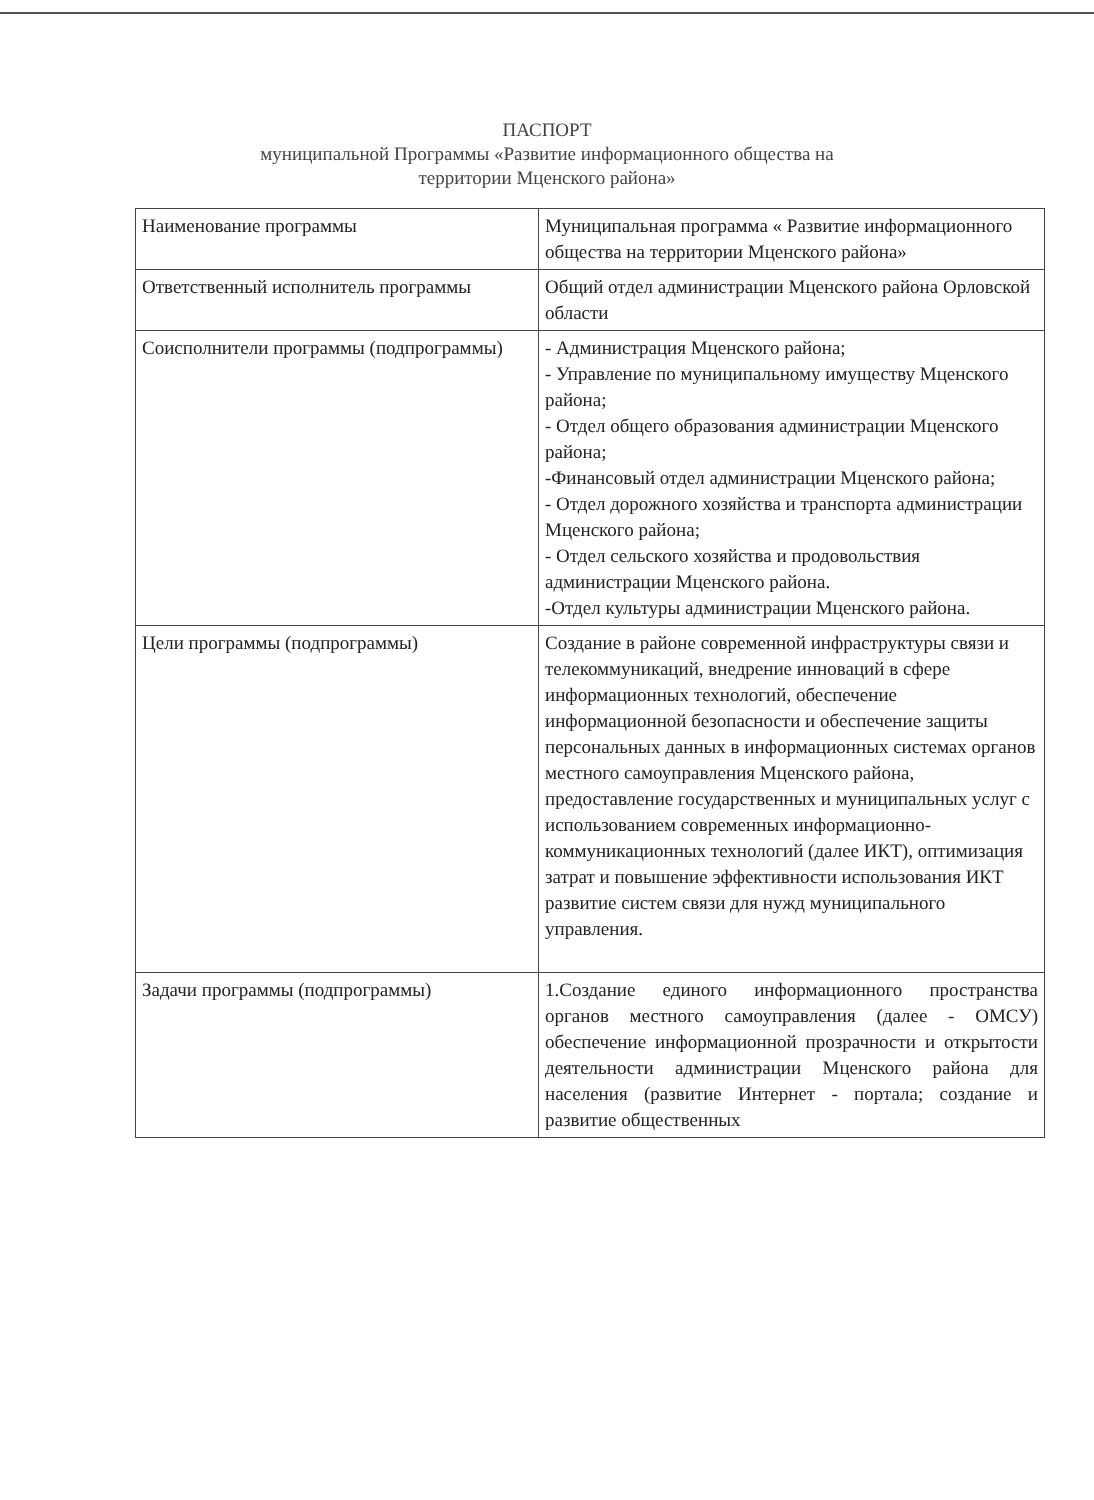ПАСПОРТ
муниципальной Программы «Развитие информационного общества на
территории Мценского района»
| Наименование программы | Муниципальная программа « Развитие информационного общества на территории Мценского района» |
| Ответственный исполнитель программы | Общий отдел администрации Мценского района Орловской области |
| Соисполнители программы (подпрограммы) | - Администрация Мценского района; - Управление по муниципальному имуществу Мценского района; - Отдел общего образования администрации Мценского района; -Финансовый отдел администрации Мценского района; - Отдел дорожного хозяйства и транспорта администрации Мценского района; - Отдел сельского хозяйства и продовольствия администрации Мценского района. -Отдел культуры администрации Мценского района. |
| Цели программы (подпрограммы) | Создание в районе современной инфраструктуры связи и телекоммуникаций, внедрение инноваций в сфере информационных технологий, обеспечение информационной безопасности и обеспечение защиты персональных данных в информационных системах органов местного самоуправления Мценского района, предоставление государственных и муниципальных услуг с использованием современных информационно-коммуникационных технологий (далее ИКТ), оптимизация затрат и повышение эффективности использования ИКТ развитие систем связи для нужд муниципального управления. |
| Задачи программы (подпрограммы) | 1.Создание единого информационного пространства органов местного самоуправления (далее - ОМСУ) обеспечение информационной прозрачности и открытости деятельности администрации Мценского района для населения (развитие Интернет - портала; создание и развитие общественных |